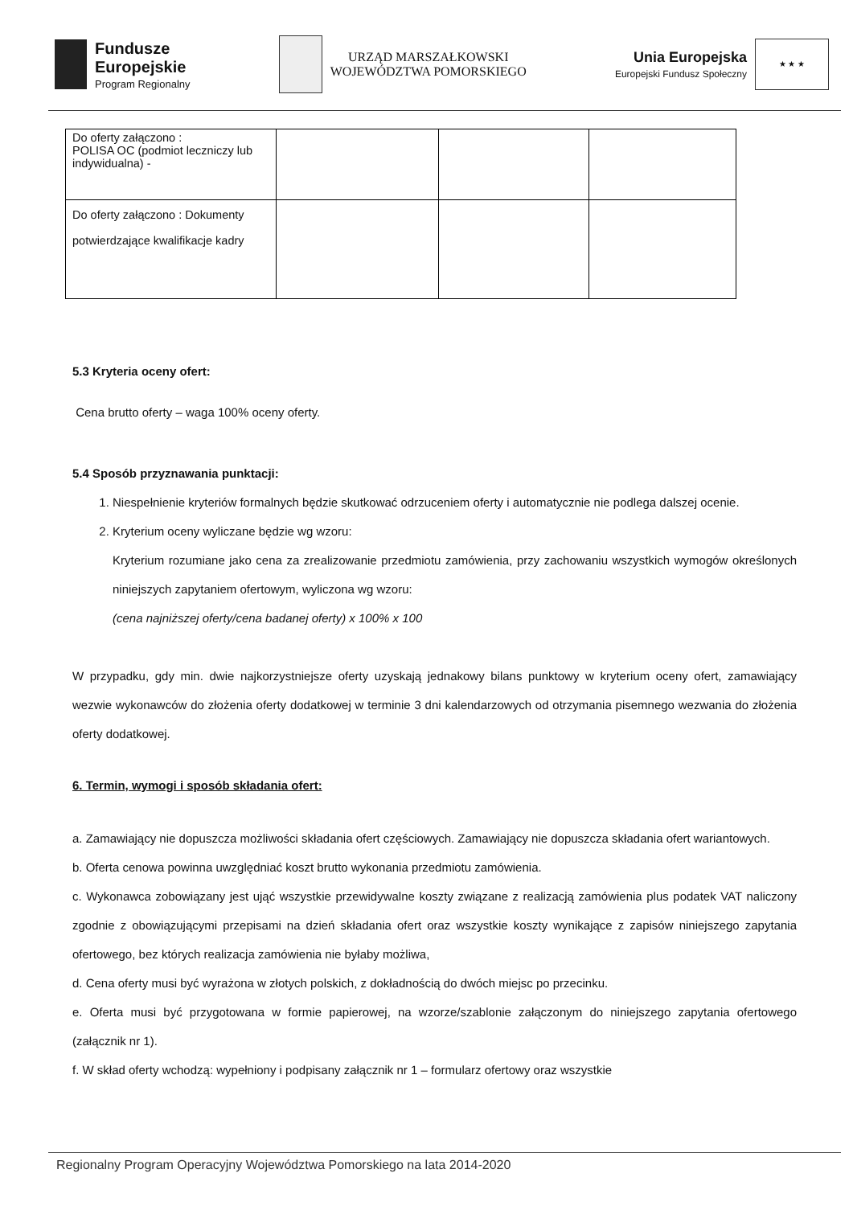Fundusze
Europejskie
Program Regionalny
URZĄD MARSZAŁKOWSKI
WOJEWÓDZTWA POMORSKIEGO
Unia Europejska
Europejski Fundusz Społeczny
★ ★ ★
| Do oferty załączono : POLISA OC (podmiot leczniczy lub indywidualna) - | | | |
| Do oferty załączono : Dokumenty potwierdzające kwalifikacje kadry | | | |
5.3 Kryteria oceny ofert:
Cena brutto oferty – waga 100% oceny oferty.
5.4 Sposób przyznawania punktacji:
1. Niespełnienie kryteriów formalnych będzie skutkować odrzuceniem oferty i automatycznie nie podlega dalszej ocenie.
2. Kryterium oceny wyliczane będzie wg wzoru:
Kryterium rozumiane jako cena za zrealizowanie przedmiotu zamówienia, przy zachowaniu wszystkich wymogów określonych niniejszych zapytaniem ofertowym, wyliczona wg wzoru:
(cena najniższej oferty/cena badanej oferty) x 100% x 100
W przypadku, gdy min. dwie najkorzystniejsze oferty uzyskają jednakowy bilans punktowy w kryterium oceny ofert, zamawiający wezwie wykonawców do złożenia oferty dodatkowej w terminie 3 dni kalendarzowych od otrzymania pisemnego wezwania do złożenia oferty dodatkowej.
6. Termin, wymogi i sposób składania ofert:
a. Zamawiający nie dopuszcza możliwości składania ofert częściowych. Zamawiający nie dopuszcza składania ofert wariantowych.
b. Oferta cenowa powinna uwzględniać koszt brutto wykonania przedmiotu zamówienia.
c. Wykonawca zobowiązany jest ująć wszystkie przewidywalne koszty związane z realizacją zamówienia plus podatek VAT naliczony zgodnie z obowiązującymi przepisami na dzień składania ofert oraz wszystkie koszty wynikające z zapisów niniejszego zapytania ofertowego, bez których realizacja zamówienia nie byłaby możliwa,
d. Cena oferty musi być wyrażona w złotych polskich, z dokładnością do dwóch miejsc po przecinku.
e. Oferta musi być przygotowana w formie papierowej, na wzorze/szablonie załączonym do niniejszego zapytania ofertowego (załącznik nr 1).
f. W skład oferty wchodzą: wypełniony i podpisany załącznik nr 1 – formularz ofertowy oraz wszystkie
Regionalny Program Operacyjny Województwa Pomorskiego na lata 2014-2020